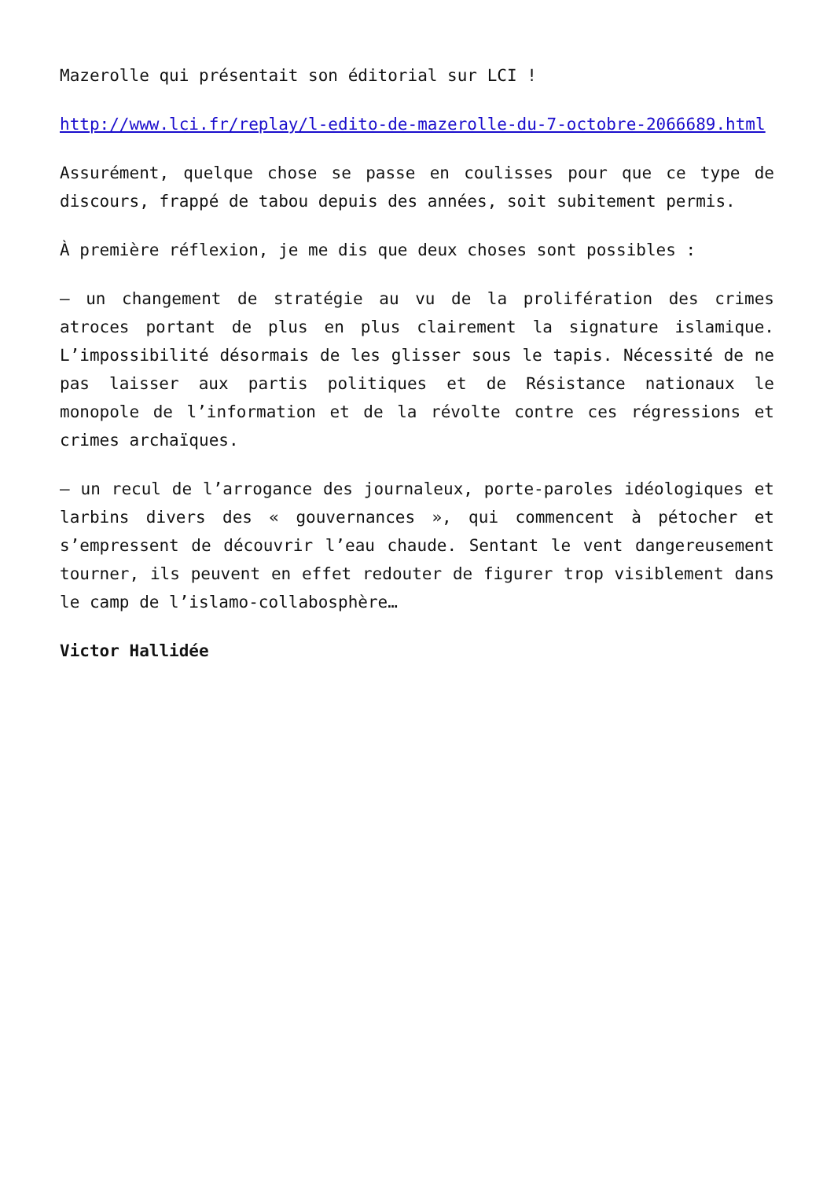Mazerolle qui présentait son éditorial sur LCI !
http://www.lci.fr/replay/l-edito-de-mazerolle-du-7-octobre-2066689.html
Assurément, quelque chose se passe en coulisses pour que ce type de discours, frappé de tabou depuis des années, soit subitement permis.
À première réflexion, je me dis que deux choses sont possibles :
– un changement de stratégie au vu de la prolifération des crimes atroces portant de plus en plus clairement la signature islamique. L’impossibilité désormais de les glisser sous le tapis. Nécessité de ne pas laisser aux partis politiques et de Résistance nationaux le monopole de l’information et de la révolte contre ces régressions et crimes archaïques.
– un recul de l’arrogance des journaleux, porte-paroles idéologiques et larbins divers des « gouvernances », qui commencent à pétocher et s’empressent de découvrir l’eau chaude. Sentant le vent dangereusement tourner, ils peuvent en effet redouter de figurer trop visiblement dans le camp de l’islamo-collabosphère…
Victor Hallidée